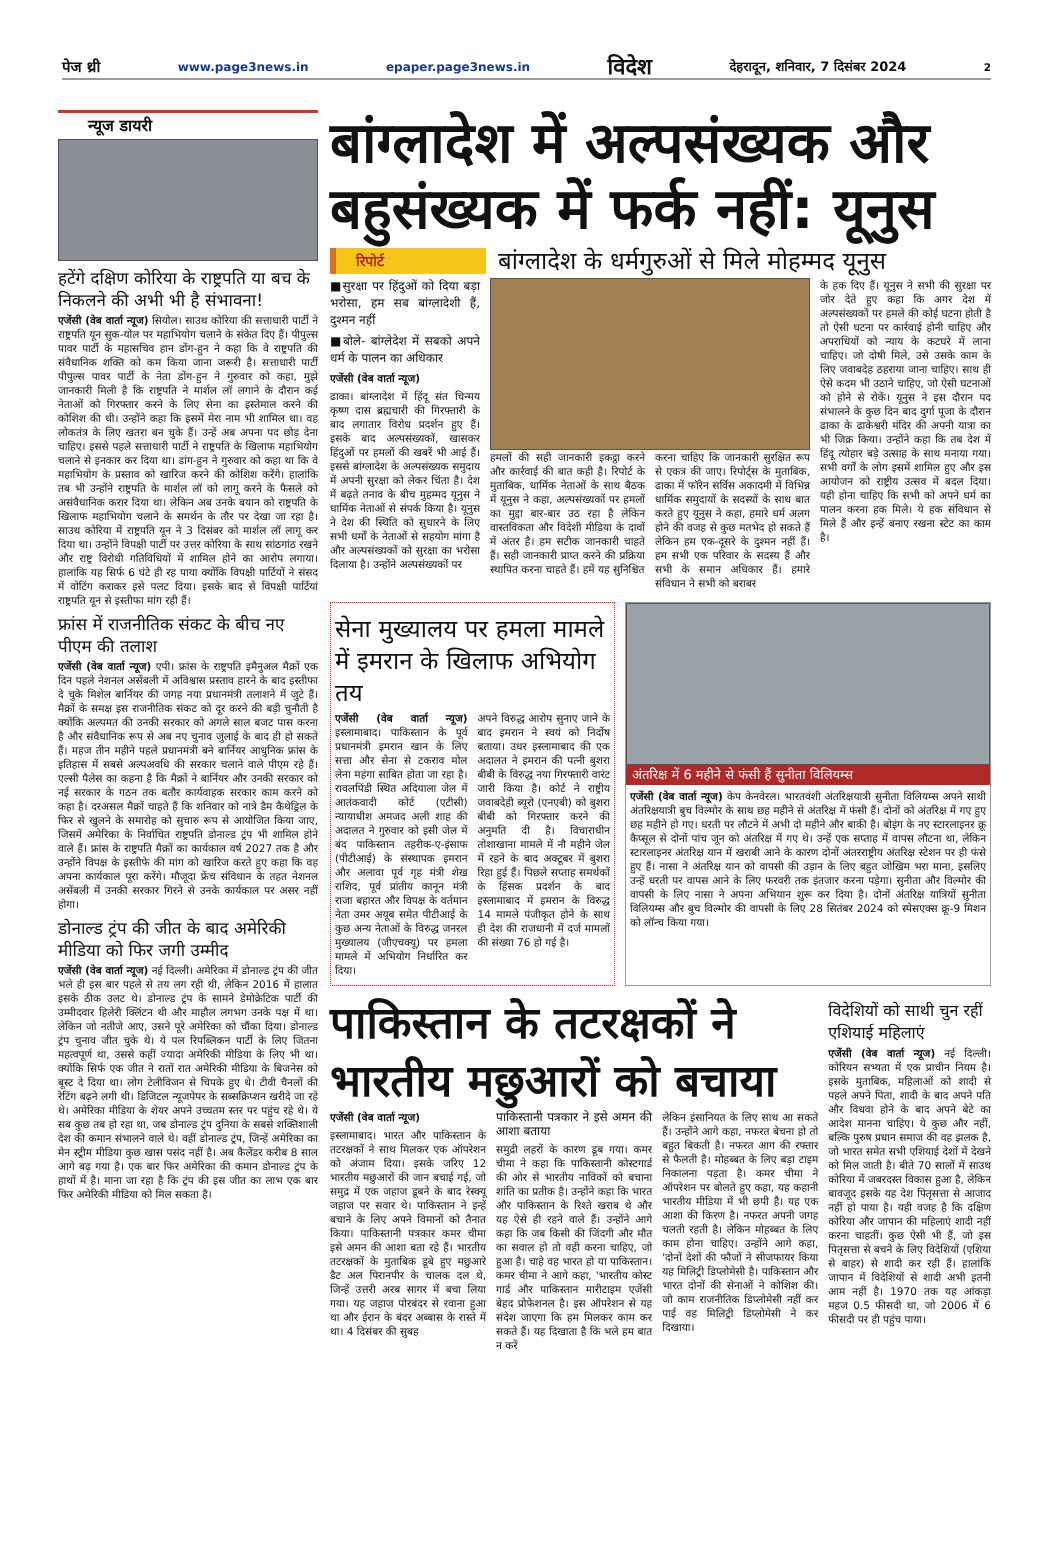पेज थ्री www.page3news.in epaper.page3news.in विदेश देहरादून, शनिवार, 7 दिसंबर 2024 2
न्यूज डायरी
हटेंगे दक्षिण कोरिया के राष्ट्रपति या बच के निकलने की अभी भी है संभावना!
एजेंसी (वेब वार्ता न्यूज) सियोल। साउथ कोरिया की सत्ताधारी पार्टी ने राष्ट्रपति यून सुक-योल पर महाभियोग चलाने के संकेत दिए हैं। पीपुल्स पावर पार्टी के महासचिव हान डोंग-हुन ने कहा कि वे राष्ट्रपति की संवैधानिक शक्ति को कम किया जाना जरूरी है। सत्ताधारी पार्टी पीपुल्स पावर पार्टी के नेता डोंग-हुन ने गुरुवार को कहा, मुझे जानकारी मिली है कि राष्ट्रपति ने मार्शल लॉ लगाने के दौरान कई नेताओं को गिरफ्तार करने के लिए सेना का इस्तेमाल करने की कोशिश की थी। उन्होंने कहा कि इसमें मेरा नाम भी शामिल था। वह लोकतंत्र के लिए खतरा बन चुके हैं। उन्हें अब अपना पद छोड़ देना चाहिए। इससे पहले सत्ताधारी पार्टी ने राष्ट्रपति के खिलाफ महाभियोग चलाने से इनकार कर दिया था। डांग-हुन ने गुरुवार को कहा था कि वे महाभियोग के प्रस्ताव को खारिज करने की कोशिश करेंगे। हालांकि तब भी उन्होंने राष्ट्रपति के मार्शल लॉ को लागू करने के फैसले को असंवैधानिक करार दिया था। लेकिन अब उनके बयान को राष्ट्रपति के खिलाफ महाभियोग चलाने के समर्थन के तौर पर देखा जा रहा है। साउथ कोरिया में राष्ट्रपति यून ने 3 दिसंबर को मार्शल लॉ लागू कर दिया था। उन्होंने विपक्षी पार्टी पर उत्तर कोरिया के साथ सांठगांठ रखने और राष्ट्र विरोधी गतिविधियों में शामिल होने का आरोप लगाया। हालांकि यह सिर्फ 6 घंटे ही रह पाया क्योंकि विपक्षी पार्टियों ने संसद में वोटिंग कराकर इसे पलट दिया। इसके बाद से विपक्षी पार्टियां राष्ट्रपति यून से इस्तीफा मांग रही हैं।
फ्रांस में राजनीतिक संकट के बीच नए पीएम की तलाश
एजेंसी (वेब वार्ता न्यूज) एपी। फ्रांस के राष्ट्रपति इमैनुअल मैक्रों एक दिन पहले नेशनल असेंबली में अविश्वास प्रस्ताव हारने के बाद इस्तीफा दे चुके मिशेल बार्नियर की जगह नया प्रधानमंत्री तलाशने में जुटे हैं। मैक्रों के समक्ष इस राजनीतिक संकट को दूर करने की बड़ी चुनौती है क्योंकि अल्पमत की उनकी सरकार को अगले साल बजट पास करना है और संवैधानिक रूप से अब नए चुनाव जुलाई के बाद ही हो सकते हैं। महज तीन महीने पहले प्रधानमंत्री बने बार्नियर आधुनिक फ्रांस के इतिहास में सबसे अल्पअवधि की सरकार चलाने वाले पीएम रहे हैं। एल्सी पैलेस का कहना है कि मैक्रों ने बार्नियर और उनकी सरकार को नई सरकार के गठन तक बतौर कार्यवाहक सरकार काम करने को कहा है। दरअसल मैक्रों चाहते हैं कि शनिवार को नात्रे डैम कैथेड्रिल के फिर से खुलने के समारोह को सुचारु रूप से आयोजित किया जाए, जिसमें अमेरिका के निर्वाचित राष्ट्रपति डोनाल्ड ट्रंप भी शामिल होने वाले हैं। फ्रांस के राष्ट्रपति मैक्रों का कार्यकाल वर्ष 2027 तक है और उन्होंने विपक्ष के इस्तीफे की मांग को खारिज करते हुए कहा कि वह अपना कार्यकाल पूरा करेंगे। मौजूदा फ्रेंच संविधान के तहत नेशनल असेंबली में उनकी सरकार गिरने से उनके कार्यकाल पर असर नहीं होगा।
डोनाल्ड ट्रंप की जीत के बाद अमेरिकी मीडिया को फिर जगी उम्मीद
एजेंसी (वेब वार्ता न्यूज) नई दिल्ली। अमेरिका में डोनाल्ड ट्रंप की जीत भले ही इस बार पहले से तय लग रही थी, लेकिन 2016 में हालात इसके ठीक उलट थे। डोनाल्ड ट्रंप के सामने डेमोक्रेटिक पार्टी की उम्मीदवार हिलेरी क्लिंटन थी और माहौल लगभग उनके पक्ष में था। लेकिन जो नतीजे आए, उसने पूरे अमेरिका को चौंका दिया। डोनाल्ड ट्रंप चुनाव जीत चुके थे। ये पल रिपब्लिकन पार्टी के लिए जितना महत्वपूर्ण था, उससे कहीं ज्यादा अमेरिकी मीडिया के लिए भी था। क्योंकि सिर्फ एक जीत ने रातों रात अमेरिकी मीडिया के बिजनेस को बूस्ट दे दिया था। लोग टेलीविजन से चिपके हुए थे। टीवी चैनलों की रेटिंग बढ़ने लगी थी। डिजिटल न्यूजपेपर के सब्सक्रिप्शन खरीदे जा रहे थे। अमेरिका मीडिया के शेयर अपने उच्चतम स्तर पर पहुंच रहे थे। ये सब कुछ तब हो रहा था, जब डोनाल्ड ट्रंप दुनिया के सबसे शक्तिशाली देश की कमान संभालने वाले थे। वहीं डोनाल्ड ट्रंप, जिन्हें अमेरिका का मेन स्ट्रीम मीडिया कुछ खास पसंद नहीं है। अब कैलेंडर करीब 8 साल आगे बढ़ गया है। एक बार फिर अमेरिका की कमान डोनाल्ड ट्रंप के हाथों में है। माना जा रहा है कि ट्रंप की इस जीत का लाभ एक बार फिर अमेरिकी मीडिया को मिल सकता है।
बांग्लादेश में अल्पसंख्यक और बहुसंख्यक में फर्क नहीं: यूनुस
रिपोर्ट बांग्लादेश के धर्मगुरुओं से मिले मोहम्मद यूनुस
■सुरक्षा पर हिंदुओं को दिया बड़ा भरोसा, हम सब बांग्लादेशी हैं, दुश्मन नहीं
■बोले- बांग्लेदेश में सबको अपने धर्म के पालन का अधिकार
एजेंसी (वेब वार्ता न्यूज)
ढाका। बांग्लादेश में हिंदू संत चिन्मय कृष्ण दास ब्रह्मचारी की गिरफ्तारी के बाद लगातार विरोध प्रदर्शन हुए हैं। इसके बाद अल्पसंख्यकों, खासकर हिंदुओं पर हमलों की खबरें भी आई हैं। इससे बांग्लादेश के अल्पसंख्यक समुदाय में अपनी सुरक्षा को लेकर चिंता है। देश में बढ़ते तनाव के बीच मुहम्मद यूनुस ने धार्मिक नेताओं से संपर्क किया है। यूनुस ने देश की स्थिति को सुधारने के लिए सभी धर्मों के नेताओं से सहयोग मांगा है और अल्पसंख्यकों को सुरक्षा का भरोसा दिलाया है। उन्होंने अल्पसंख्यकों पर
हमलों की सही जानकारी इकट्ठा करने और कार्रवाई की बात कही है। रिपोर्ट के मुताबिक, धार्मिक नेताओं के साथ बैठक में यूनुस ने कहा, अल्पसंख्यकों पर हमलों का मुद्दा बार-बार उठ रहा है लेकिन वास्तविकता और विदेशी मीडिया के दावों में अंतर है। हम सटीक जानकारी चाहते हैं। सही जानकारी प्राप्त करने की प्रक्रिया स्थापित करना चाहते हैं। हमें यह सुनिश्चित
करना चाहिए कि जानकारी सुरक्षित रूप से एकत्र की जाए। रिपोर्ट्स के मुताबिक, ढाका में फॉरेन सर्विस अकादमी में विभिन्न धार्मिक समुदायों के सदस्यों के साथ बात करते हुए यूनुस ने कहा, हमारे धर्म अलग होने की वजह से कुछ मतभेद हो सकते हैं लेकिन हम एक-दूसरे के दुश्मन नहीं हैं। हम सभी एक परिवार के सदस्य हैं और सभी के समान अधिकार हैं। हमारे संविधान ने सभी को बराबर
के हक दिए हैं। यूनुस ने सभी की सुरक्षा पर जोर देते हुए कहा कि अगर देश में अल्पसंख्यकों पर हमले की कोई घटना होती है तो ऐसी घटना पर कार्रवाई होनी चाहिए और अपराधियों को न्याय के कटघरे में लाना चाहिए। जो दोषी मिले, उसे उसके काम के लिए जवाबदेह ठहराया जाना चाहिए। साथ ही ऐसे कदम भी उठाने चाहिए, जो ऐसी घटनाओं को होने से रोकें। यूनुस ने इस दौरान पद संभालने के कुछ दिन बाद दुर्गा पूजा के दौरान ढाका के ढाकेश्वरी मंदिर की अपनी यात्रा का भी जिक्र किया। उन्होंने कहा कि तब देश में हिंदू त्योहार बड़े उत्साह के साथ मनाया गया। सभी वर्गों के लोग इसमें शामिल हुए और इस आयोजन को राष्ट्रीय उत्सव में बदल दिया। यही होना चाहिए कि सभी को अपने धर्म का पालन करना हक मिले। ये हक संविधान से मिले हैं और इन्हें बनाए रखना स्टेट का काम है।
सेना मुख्यालय पर हमला मामले में इमरान के खिलाफ अभियोग तय
एजेंसी (वेब वार्ता न्यूज) इस्लामाबाद। पाकिस्तान के पूर्व प्रधानमंत्री इमरान खान के लिए सत्ता और सेना से टकराव मोल लेना महंगा साबित होता जा रहा है। रावलपिंडी स्थित अदियाला जेल में आतंकवादी कोर्ट (एटीसी) न्यायाधीश अमजद अली शाह की अदालत ने गुरुवार को इसी जेल में बंद पाकिस्तान तहरीक-ए-इंसाफ (पीटीआई) के संस्थापक इमरान और अलावा पूर्व गृह मंत्री शेख राशिद, पूर्व प्रांतीय कानून मंत्री राजा बहारत और विपक्ष के वर्तमान नेता उमर अयूब समेत पीटीआई के कुछ अन्य नेताओं के विरुद्ध जनरल मुख्यालय (जीएचक्यू) पर हमला मामले में अभियोग निर्धारित कर दिया।
अपने विरुद्ध आरोप सुनाए जाने के बाद इमरान ने स्वयं को निर्दोष बताया। उधर इस्लामाबाद की एक अदालत ने इमरान की पत्नी बुशरा बीबी के विरुद्ध नया गिरफ्तारी वारंट जारी किया है। कोर्ट ने राष्ट्रीय जवाबदेही ब्यूरो (एनएबी) को बुशरा बीबी को गिरफ्तार करने की अनुमति दी है। विचाराधीन तोशाखाना मामले में नौ महीने जेल में रहने के बाद अक्टूबर में बुशरा रिहा हुई हैं। पिछले सप्ताह समर्थकों के हिंसक प्रदर्शन के बाद इस्लामाबाद में इमरान के विरुद्ध 14 मामले पंजीकृत होने के साथ ही देश की राजधानी में दर्ज मामलों की संख्या 76 हो गई है।
अंतरिक्ष में 6 महीने से फंसी हैं सुनीता विलियम्स
एजेंसी (वेब वार्ता न्यूज) केप केनवेरल। भारतवंशी अंतरिक्षयात्री सुनीता विलियम्स अपने साथी अंतरिक्षयात्री बुच विल्मोर के साथ छह महीने से अंतरिक्ष में फंसी हैं। दोनों को अंतरिक्ष में गए हुए छह महीने हो गए। धरती पर लौटने में अभी दो महीने और बाकी है। बोइंग के नए स्टारलाइनर क्रू कैप्सूल से दोनों पांच जून को अंतरिक्ष में गए थे। उन्हें एक सप्ताह में वापस लौटना था, लेकिन स्टारलाइनर अंतरिक्ष यान में खराबी आने के कारण दोनों अंतरराष्ट्रीय अंतरिक्ष स्टेशन पर ही फंसे हुए हैं। नासा ने अंतरिक्ष यान को वापसी की उड़ान के लिए बहुत जोखिम भरा माना, इसलिए उन्हें धरती पर वापस आने के लिए फरवरी तक इंतजार करना पड़ेगा। सुनीता और विल्मोर की वापसी के लिए नासा ने अपना अभियान शुरू कर दिया है। दोनों अंतरिक्ष यात्रियों सुनीता विलियम्स और बुच विल्मोर की वापसी के लिए 28 सितंबर 2024 को स्पेसएक्स क्रू-9 मिशन को लॉन्च किया गया।
पाकिस्तान के तटरक्षकों ने भारतीय मछुआरों को बचाया
एजेंसी (वेब वार्ता न्यूज)
इस्लामाबाद। भारत और पाकिस्तान के तटरक्षकों ने साथ मिलकर एक ऑपरेशन को अंजाम दिया। इसके जरिए 12 भारतीय मछुआरों की जान बचाई गई, जो समुद्र में एक जहाज डूबने के बाद रेस्क्यू जहाज पर सवार थे। पाकिस्तान ने इन्हें बचाने के लिए अपने विमानों को तैनात किया। पाकिस्तानी पत्रकार कमर चीमा इसे अमन की आशा बता रहे हैं। भारतीय तटरक्षकों के मुताबिक डूबे हुए मछुआरे डैट अल पिरानपीर के चालक दल थे, जिन्हें उत्तरी अरब सागर में बचा लिया गया। यह जहाज पोरबंदर से रवाना हुआ था और ईरान के बंदर अब्बास के रास्ते में था। 4 दिसंबर की सुबह
पाकिस्तानी पत्रकार ने इसे अमन की आशा बताया
समुद्री लहरों के कारण डूब गया। कमर चीमा ने कहा कि पाकिस्तानी कोस्टगार्ड की ओर से भारतीय नाविकों को बचाना शांति का प्रतीक है। उन्होंने कहा कि भारत और पाकिस्तान के रिश्ते खराब थे और यह ऐसे ही रहने वाले हैं। उन्होंने आगे कहा कि जब किसी की जिंदगी और मौत का सवाल हो तो वही करना चाहिए, जो हुआ है। चाहे वह भारत हो या पाकिस्तान। कमर चीमा ने आगे कहा, 'भारतीय कोस्ट गार्ड और पाकिस्तान मारीटाइम एजेंसी बेहद प्रोफेशनल है। इस ऑपरेशन से यह संदेश जाएगा कि हम मिलकर काम कर सकते हैं। यह दिखाता है कि भले हम बात न करें
लेकिन इंसानियत के लिए साथ आ सकते हैं। उन्होंने आगे कहा, नफरत बेचना हो तो बहुत बिकती है। नफरत आग की रफ्तार से फैलती है। मोहब्बत के लिए बड़ा टाइम निकालना पड़ता है। कमर चीमा ने ऑपरेशन पर बोलते हुए कहा, यह कहानी भारतीय मीडिया में भी छपी है। यह एक आशा की किरण है। नफरत अपनी जगह चलती रहती है। लेकिन मोहब्बत के लिए काम होना चाहिए। उन्होंने आगे कहा, 'दोनों देशों की फौजों ने सीजफायर किया यह मिलिट्री डिप्लोमेसी है। पाकिस्तान और भारत दोनों की सेनाओं ने कोशिश की। जो काम राजनीतिक डिप्लोमेसी नहीं कर पाई वह मिलिट्री डिप्लोमेसी ने कर दिखाया।
विदेशियों को साथी चुन रहीं एशियाई महिलाएं
एजेंसी (वेब वार्ता न्यूज) नई दिल्ली। कोरियन सभ्यता में एक प्राचीन नियम है। इसके मुताबिक, महिलाओं को शादी से पहले अपने पिता, शादी के बाद अपने पति और विधवा होने के बाद अपने बेटे का आदेश मानना चाहिए। ये कुछ और नहीं, बल्कि पुरुष प्रधान समाज की वह झलक है, जो भारत समेत सभी एशियाई देशों में देखने को मिल जाती है। बीते 70 सालों में साउथ कोरिया में जबरदस्त विकास हुआ है, लेकिन बावजूद इसके यह देश पितृसत्ता से आजाद नहीं हो पाया है। यही वजह है कि दक्षिण कोरिया और जापान की महिलाएं शादी नहीं करना चाहतीं। कुछ ऐसी भी हैं, जो इस पितृसत्ता से बचने के लिए विदेशियों (एशिया से बाहर) से शादी कर रही हैं। हालांकि जापान में विदेशियों से शादी अभी इतनी आम नहीं है। 1970 तक यह आंकड़ा महज 0.5 फीसदी था, जो 2006 में 6 फीसदी पर ही पहुंच पाया।